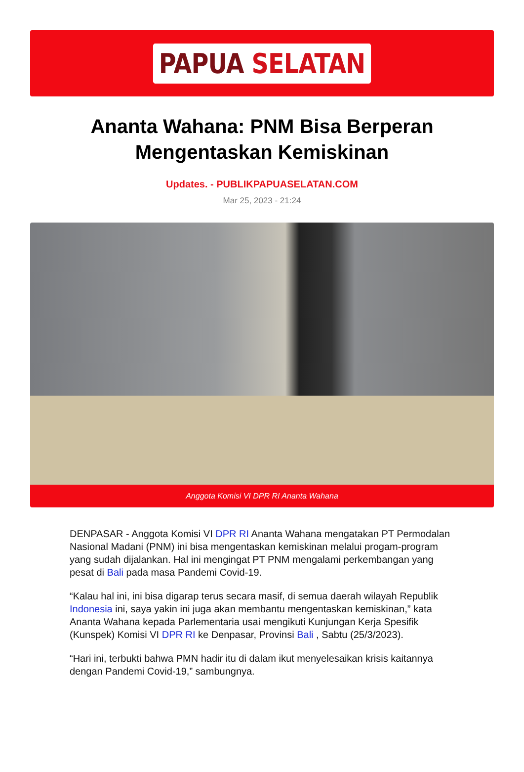PAPUA SELATAN
Ananta Wahana: PNM Bisa Berperan Mengentaskan Kemiskinan
Updates. - PUBLIKPAPUASELATAN.COM
Mar 25, 2023 - 21:24
Anggota Komisi VI DPR RI Ananta Wahana
DENPASAR - Anggota Komisi VI DPR RI Ananta Wahana mengatakan PT Permodalan Nasional Madani (PNM) ini bisa mengentaskan kemiskinan melalui progam-program yang sudah dijalankan. Hal ini mengingat PT PNM mengalami perkembangan yang pesat di Bali pada masa Pandemi Covid-19.
“Kalau hal ini, ini bisa digarap terus secara masif, di semua daerah wilayah Republik Indonesia ini, saya yakin ini juga akan membantu mengentaskan kemiskinan,” kata Ananta Wahana kepada Parlementaria usai mengikuti Kunjungan Kerja Spesifik (Kunspek) Komisi VI DPR RI ke Denpasar, Provinsi Bali , Sabtu (25/3/2023).
“Hari ini, terbukti bahwa PMN hadir itu di dalam ikut menyelesaikan krisis kaitannya dengan Pandemi Covid-19,” sambungnya.